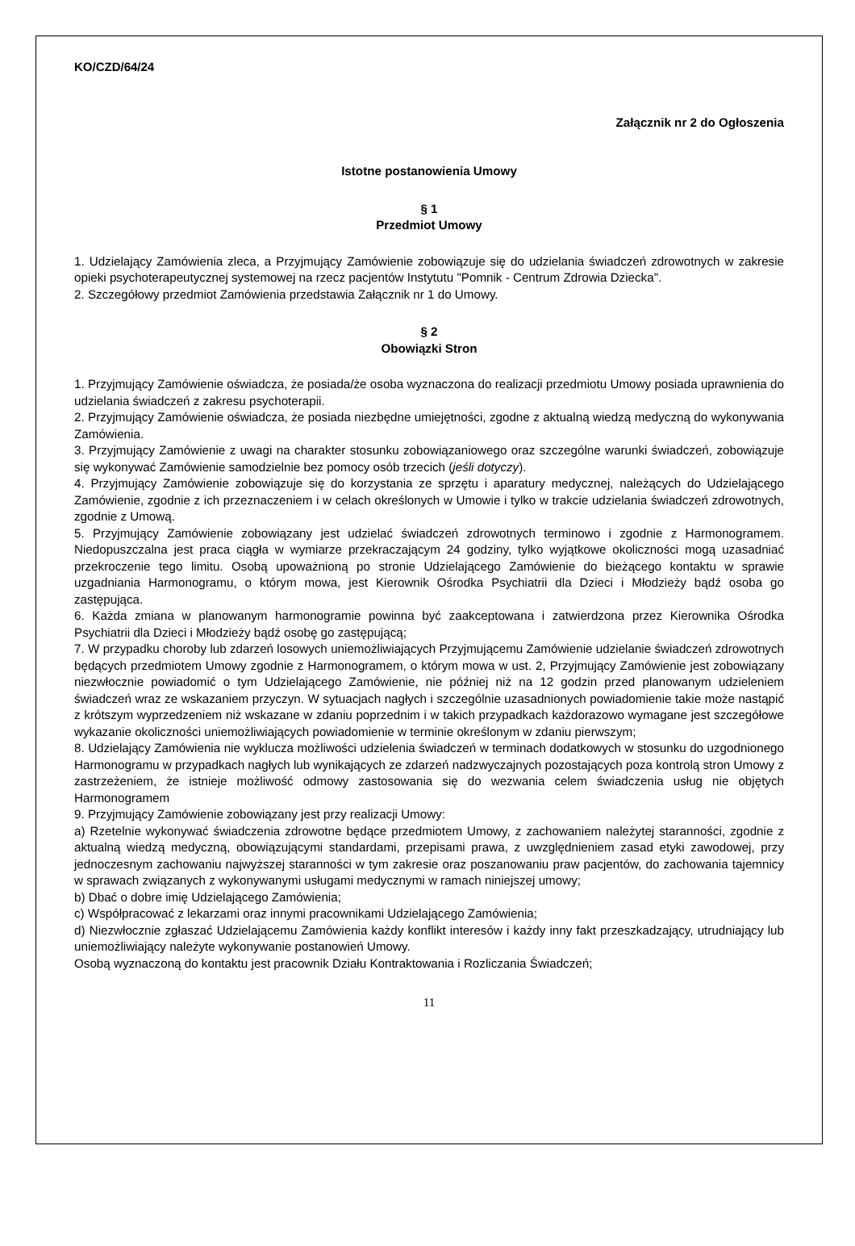KO/CZD/64/24
Załącznik nr 2 do Ogłoszenia
Istotne postanowienia Umowy
§ 1
Przedmiot Umowy
1. Udzielający Zamówienia zleca, a Przyjmujący Zamówienie zobowiązuje się do udzielania świadczeń zdrowotnych w zakresie opieki psychoterapeutycznej systemowej na rzecz pacjentów Instytutu "Pomnik - Centrum Zdrowia Dziecka".
2. Szczegółowy przedmiot Zamówienia przedstawia Załącznik nr 1 do Umowy.
§ 2
Obowiązki Stron
1. Przyjmujący Zamówienie oświadcza, że posiada/że osoba wyznaczona do realizacji przedmiotu Umowy posiada uprawnienia do udzielania świadczeń z zakresu psychoterapii.
2. Przyjmujący Zamówienie oświadcza, że posiada niezbędne umiejętności, zgodne z aktualną wiedzą medyczną do wykonywania Zamówienia.
3. Przyjmujący Zamówienie z uwagi na charakter stosunku zobowiązaniowego oraz szczególne warunki świadczeń, zobowiązuje się wykonywać Zamówienie samodzielnie bez pomocy osób trzecich (jeśli dotyczy).
4. Przyjmujący Zamówienie zobowiązuje się do korzystania ze sprzętu i aparatury medycznej, należących do Udzielającego Zamówienie, zgodnie z ich przeznaczeniem i w celach określonych w Umowie i tylko w trakcie udzielania świadczeń zdrowotnych, zgodnie z Umową.
5. Przyjmujący Zamówienie zobowiązany jest udzielać świadczeń zdrowotnych terminowo i zgodnie z Harmonogramem. Niedopuszczalna jest praca ciągła w wymiarze przekraczającym 24 godziny, tylko wyjątkowe okoliczności mogą uzasadniać przekroczenie tego limitu. Osobą upoważnioną po stronie Udzielającego Zamówienie do bieżącego kontaktu w sprawie uzgadniania Harmonogramu, o którym mowa, jest Kierownik Ośrodka Psychiatrii dla Dzieci i Młodzieży bądź osoba go zastępująca.
6. Każda zmiana w planowanym harmonogramie powinna być zaakceptowana i zatwierdzona przez Kierownika Ośrodka Psychiatrii dla Dzieci i Młodzieży bądź osobę go zastępującą;
7. W przypadku choroby lub zdarzeń losowych uniemożliwiających Przyjmującemu Zamówienie udzielanie świadczeń zdrowotnych będących przedmiotem Umowy zgodnie z Harmonogramem, o którym mowa w ust. 2, Przyjmujący Zamówienie jest zobowiązany niezwłocznie powiadomić o tym Udzielającego Zamówienie, nie później niż na 12 godzin przed planowanym udzieleniem świadczeń wraz ze wskazaniem przyczyn. W sytuacjach nagłych i szczególnie uzasadnionych powiadomienie takie może nastąpić z krótszym wyprzedzeniem niż wskazane w zdaniu poprzednim i w takich przypadkach każdorazowo wymagane jest szczegółowe wykazanie okoliczności uniemożliwiających powiadomienie w terminie określonym w zdaniu pierwszym;
8. Udzielający Zamówienia nie wyklucza możliwości udzielenia świadczeń w terminach dodatkowych w stosunku do uzgodnionego Harmonogramu w przypadkach nagłych lub wynikających ze zdarzeń nadzwyczajnych pozostających poza kontrolą stron Umowy z zastrzeżeniem, że istnieje możliwość odmowy zastosowania się do wezwania celem świadczenia usług nie objętych Harmonogramem
9. Przyjmujący Zamówienie zobowiązany jest przy realizacji Umowy:
a) Rzetelnie wykonywać świadczenia zdrowotne będące przedmiotem Umowy, z zachowaniem należytej staranności, zgodnie z aktualną wiedzą medyczną, obowiązującymi standardami, przepisami prawa, z uwzględnieniem zasad etyki zawodowej, przy jednoczesnym zachowaniu najwyższej staranności w tym zakresie oraz poszanowaniu praw pacjentów, do zachowania tajemnicy w sprawach związanych z wykonywanymi usługami medycznymi w ramach niniejszej umowy;
b) Dbać o dobre imię Udzielającego Zamówienia;
c) Współpracować z lekarzami oraz innymi pracownikami Udzielającego Zamówienia;
d) Niezwłocznie zgłaszać Udzielającemu Zamówienia każdy konflikt interesów i każdy inny fakt przeszkadzający, utrudniający lub uniemożliwiający należyte wykonywanie postanowień Umowy.
Osobą wyznaczoną do kontaktu jest pracownik Działu Kontraktowania i Rozliczania Świadczeń;
11